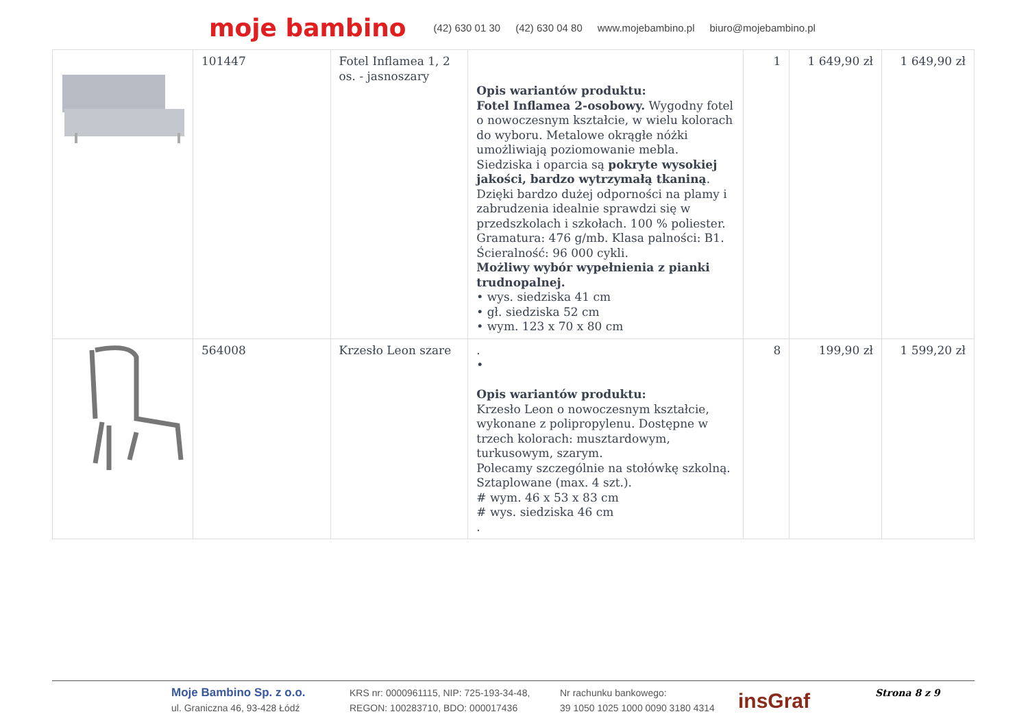moje bambino (42) 630 01 30 (42) 630 04 80 www.mojebambino.pl biuro@mojebambino.pl
| | 101447 | Fotel Inflamea 1, 2 os. - jasnoszary | Opis wariantów produktu: Fotel Inflamea 2-osobowy. Wygodny fotel o nowoczesnym kształcie, w wielu kolorach do wyboru. Metalowe okrągłe nóżki umożliwiają poziomowanie mebla. Siedziska i oparcia są pokryte wysokiej jakości, bardzo wytrzymałą tkaniną . Dzięki bardzo dużej odporności na plamy i zabrudzenia idealnie sprawdzi się w przedszkolach i szkołach. 100 % poliester. Gramatura: 476 g/mb. Klasa palności: B1. Ścieralność: 96 000 cykli. Możliwy wybór wypełnienia z pianki trudnopalnej. • wys. siedziska 41 cm • gł. siedziska 52 cm • wym. 123 x 70 x 80 cm | 1 | 1 649,90 zł | 1 649,90 zł |
| | 564008 | Krzesło Leon szare | . • Opis wariantów produktu: Krzesło Leon o nowoczesnym kształcie, wykonane z polipropylenu. Dostępne w trzech kolorach: musztardowym, turkusowym, szarym. Polecamy szczególnie na stołówkę szkolną. Sztaplowane (max. 4 szt.). # wym. 46 x 53 x 83 cm # wys. siedziska 46 cm . | 8 | 199,90 zł | 1 599,20 zł |
Moje Bambino Sp. z o.o.
ul. Graniczna 46, 93-428 Łódź
KRS nr: 0000961115, NIP: 725-193-34-48,
REGON: 100283710, BDO: 000017436
Nr rachunku bankowego:
39 1050 1025 1000 0090 3180 4314
insGraf
Strona 8 z 9